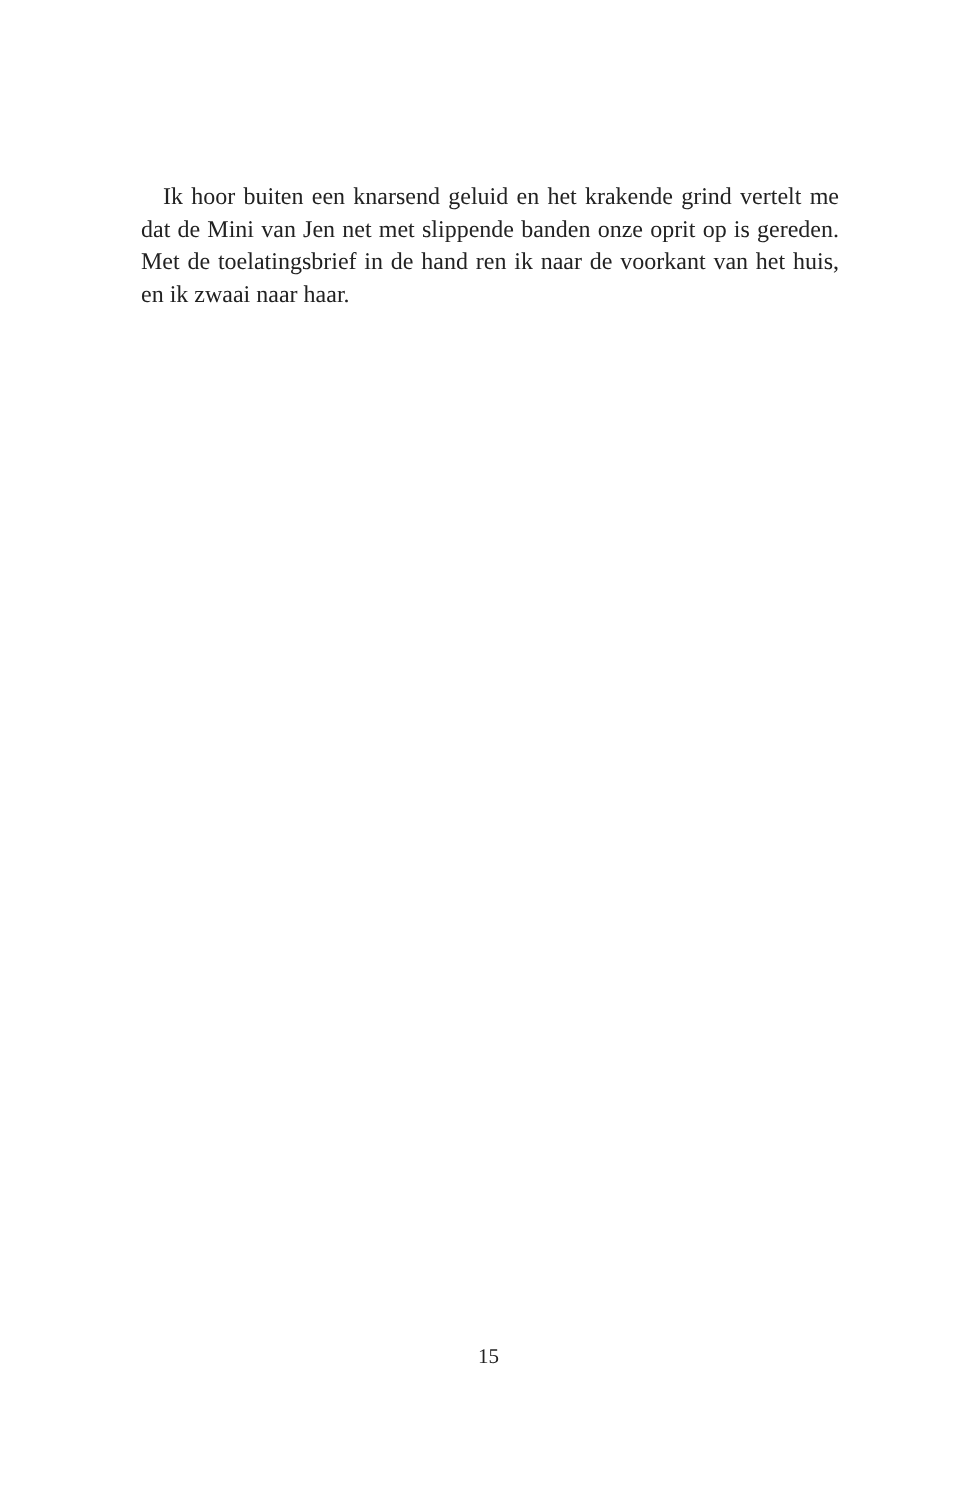Ik hoor buiten een knarsend geluid en het krakende grind vertelt me dat de Mini van Jen net met slippende banden onze oprit op is gereden. Met de toelatingsbrief in de hand ren ik naar de voorkant van het huis, en ik zwaai naar haar.
15